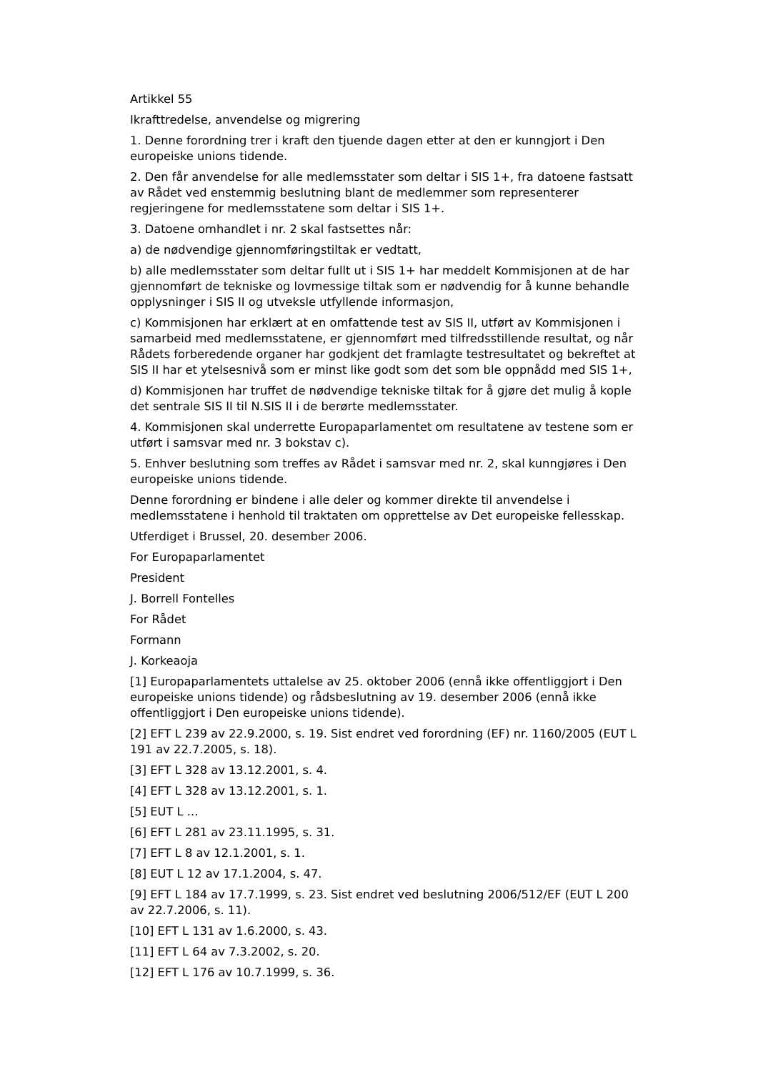Artikkel 55
Ikrafttredelse, anvendelse og migrering
1. Denne forordning trer i kraft den tjuende dagen etter at den er kunngjort i Den europeiske unions tidende.
2. Den får anvendelse for alle medlemsstater som deltar i SIS 1+, fra datoene fastsatt av Rådet ved enstemmig beslutning blant de medlemmer som representerer regjeringene for medlemsstatene som deltar i SIS 1+.
3. Datoene omhandlet i nr. 2 skal fastsettes når:
a) de nødvendige gjennomføringstiltak er vedtatt,
b) alle medlemsstater som deltar fullt ut i SIS 1+ har meddelt Kommisjonen at de har gjennomført de tekniske og lovmessige tiltak som er nødvendig for å kunne behandle opplysninger i SIS II og utveksle utfyllende informasjon,
c) Kommisjonen har erklært at en omfattende test av SIS II, utført av Kommisjonen i samarbeid med medlemsstatene, er gjennomført med tilfredsstillende resultat, og når Rådets forberedende organer har godkjent det framlagte testresultatet og bekreftet at SIS II har et ytelsesnivå som er minst like godt som det som ble oppnådd med SIS 1+,
d) Kommisjonen har truffet de nødvendige tekniske tiltak for å gjøre det mulig å kople det sentrale SIS II til N.SIS II i de berørte medlemsstater.
4. Kommisjonen skal underrette Europaparlamentet om resultatene av testene som er utført i samsvar med nr. 3 bokstav c).
5. Enhver beslutning som treffes av Rådet i samsvar med nr. 2, skal kunngjøres i Den europeiske unions tidende.
Denne forordning er bindene i alle deler og kommer direkte til anvendelse i medlemsstatene i henhold til traktaten om opprettelse av Det europeiske fellesskap.
Utferdiget i Brussel, 20. desember 2006.
For Europaparlamentet
President
J. Borrell Fontelles
For Rådet
Formann
J. Korkeaoja
[1] Europaparlamentets uttalelse av 25. oktober 2006 (ennå ikke offentliggjort i Den europeiske unions tidende) og rådsbeslutning av 19. desember 2006 (ennå ikke offentliggjort i Den europeiske unions tidende).
[2] EFT L 239 av 22.9.2000, s. 19. Sist endret ved forordning (EF) nr. 1160/2005 (EUT L 191 av 22.7.2005, s. 18).
[3] EFT L 328 av 13.12.2001, s. 4.
[4] EFT L 328 av 13.12.2001, s. 1.
[5] EUT L ...
[6] EFT L 281 av 23.11.1995, s. 31.
[7] EFT L 8 av 12.1.2001, s. 1.
[8] EUT L 12 av 17.1.2004, s. 47.
[9] EFT L 184 av 17.7.1999, s. 23. Sist endret ved beslutning 2006/512/EF (EUT L 200 av 22.7.2006, s. 11).
[10] EFT L 131 av 1.6.2000, s. 43.
[11] EFT L 64 av 7.3.2002, s. 20.
[12] EFT L 176 av 10.7.1999, s. 36.